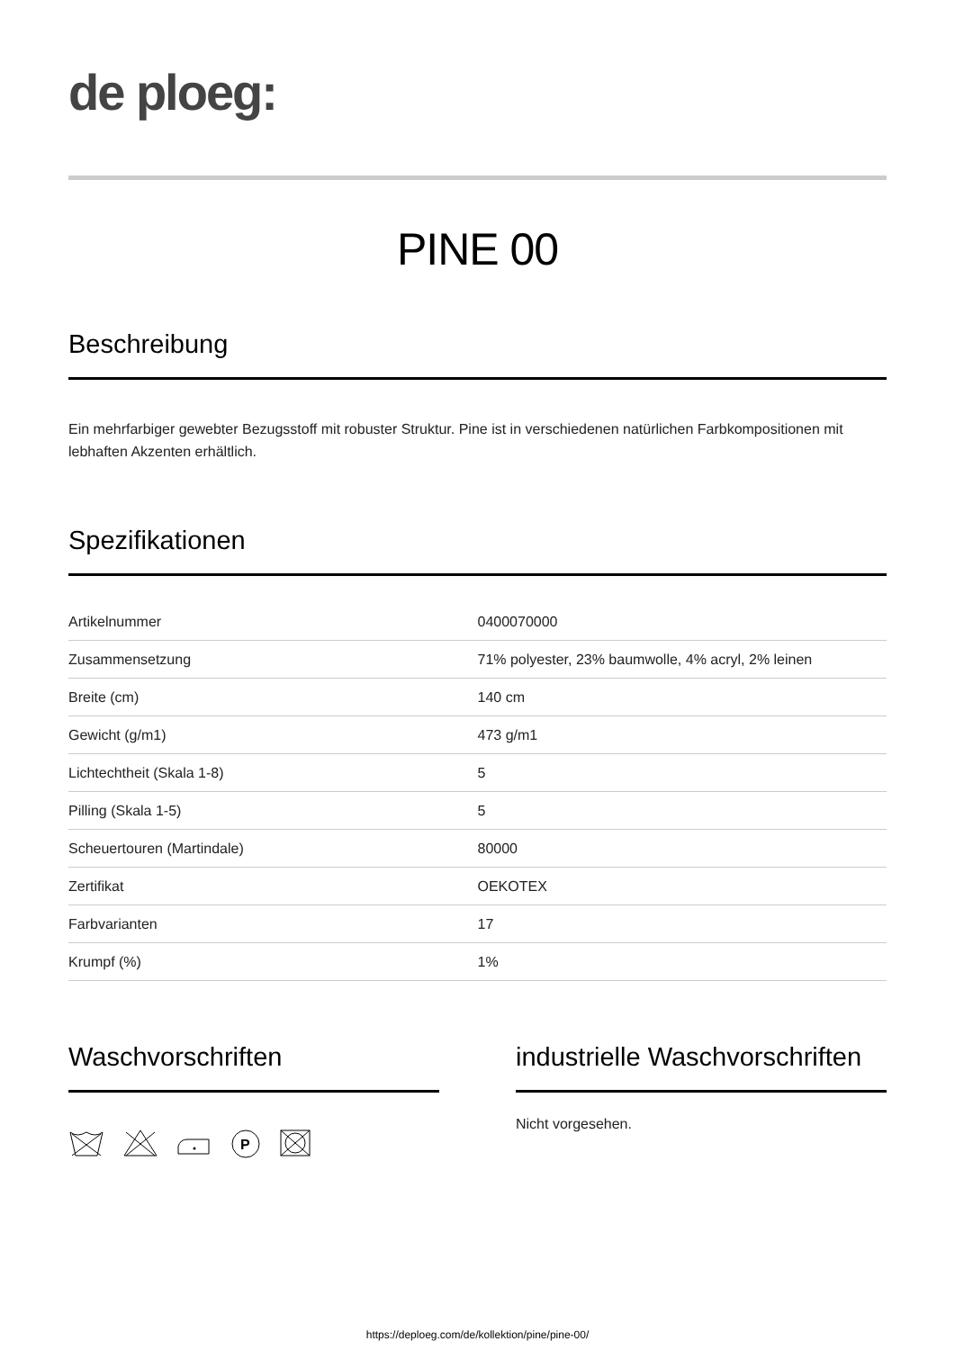de ploeg:
PINE 00
Beschreibung
Ein mehrfarbiger gewebter Bezugsstoff mit robuster Struktur. Pine ist in verschiedenen natürlichen Farbkompositionen mit lebhaften Akzenten erhältlich.
Spezifikationen
| Artikelnummer | 0400070000 |
| Zusammensetzung | 71% polyester, 23% baumwolle, 4% acryl, 2% leinen |
| Breite (cm) | 140 cm |
| Gewicht (g/m1) | 473 g/m1 |
| Lichtechtheit (Skala 1-8) | 5 |
| Pilling (Skala 1-5) | 5 |
| Scheuertouren (Martindale) | 80000 |
| Zertifikat | OEKOTEX |
| Farbvarianten | 17 |
| Krumpf (%) | 1% |
Waschvorschriften
P
industrielle Waschvorschriften
Nicht vorgesehen.
https://deploeg.com/de/kollektion/pine/pine-00/